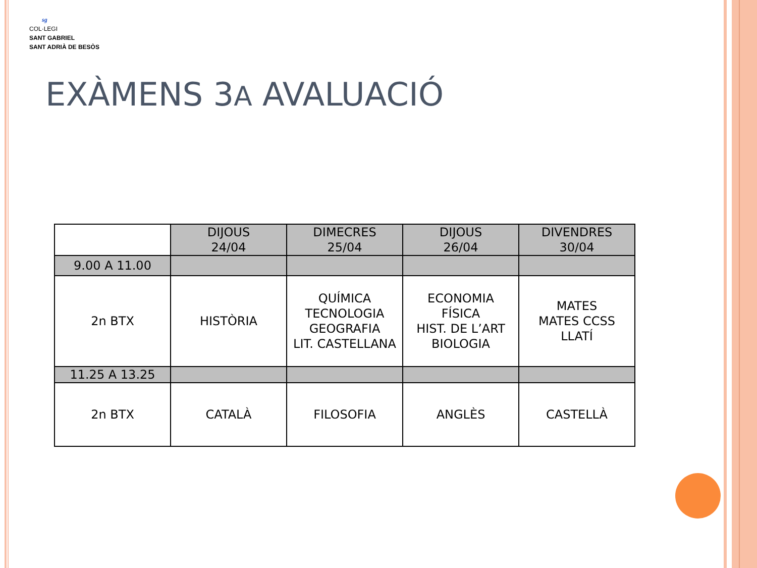sg
COL·LEGI
SANT GABRIEL
SANT ADRIÀ DE BESÒS
EXÀMENS 3A AVALUACIÓ
| | DIJOUS 24/04 | DIMECRES 25/04 | DIJOUS 26/04 | DIVENDRES 30/04 |
| --- | --- | --- | --- | --- |
| 9.00 A 11.00 | | | | |
| 2n BTX | HISTÒRIA | QUÍMICA TECNOLOGIA GEOGRAFIA LIT. CASTELLANA | ECONOMIA FÍSICA HIST. DE L’ART BIOLOGIA | MATES MATES CCSS LLATÍ |
| 11.25 A 13.25 | | | | |
| 2n BTX | CATALÀ | FILOSOFIA | ANGLÈS | CASTELLÀ |